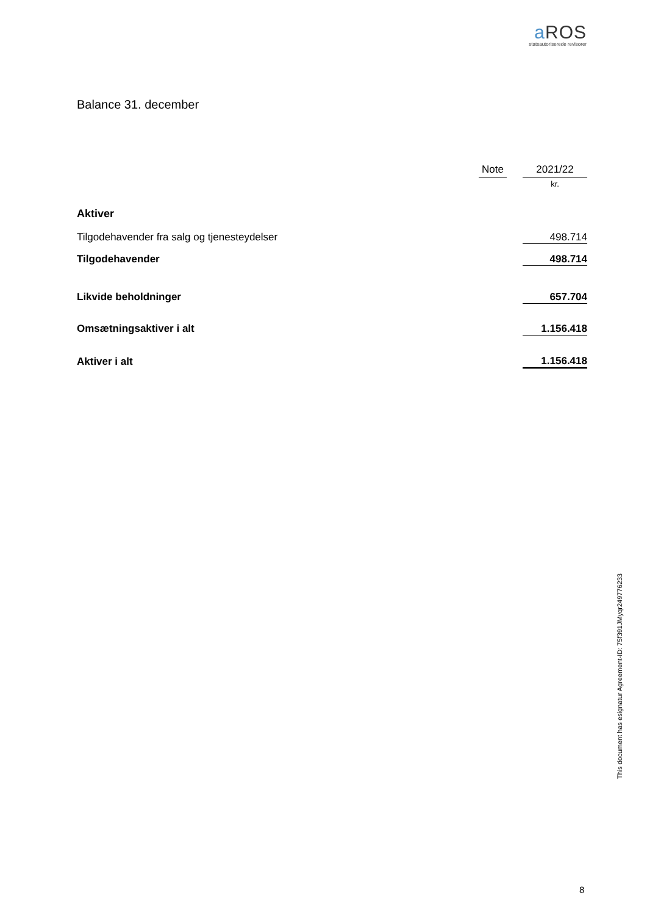a ROS
statsautoriserede revisorer
Balance 31. december
| | Note | | 2021/22 |
| | | | kr. |
| Aktiver | | | |
| Tilgodehavender fra salg og tjenesteydelser | | | 498.714 |
| Tilgodehavender | | | 498.714 |
| Likvide beholdninger | | | 657.704 |
| Omsætningsaktiver i alt | | | 1.156.418 |
| Aktiver i alt | | | 1.156.418 |
This document has esignatur Agreement-ID: 75f391JMyqr249776233
8